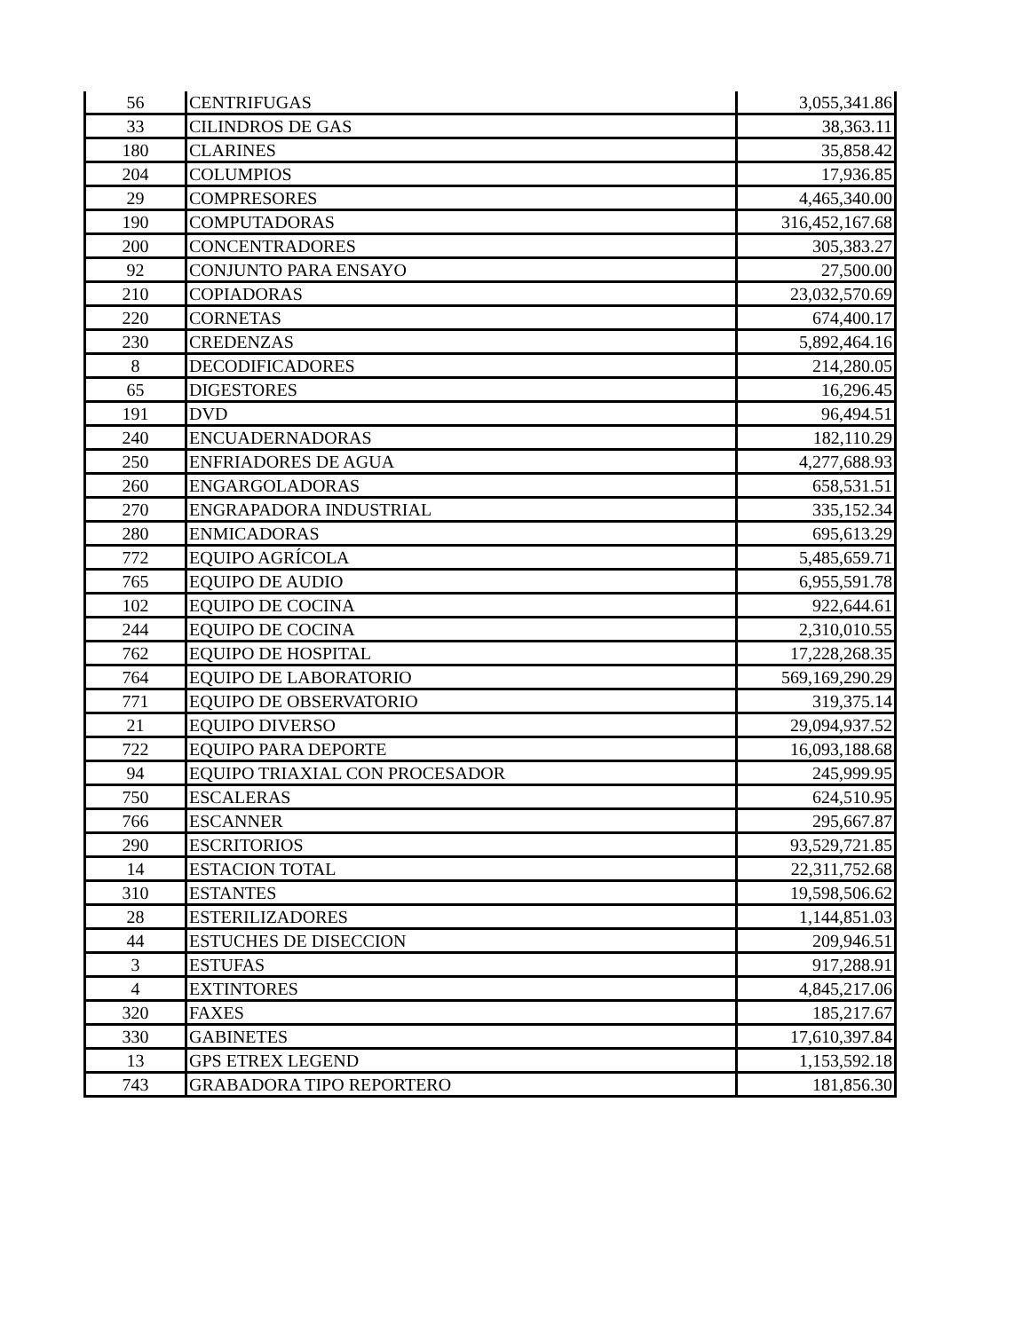| 56 | CENTRIFUGAS | 3,055,341.86 |
| 33 | CILINDROS DE GAS | 38,363.11 |
| 180 | CLARINES | 35,858.42 |
| 204 | COLUMPIOS | 17,936.85 |
| 29 | COMPRESORES | 4,465,340.00 |
| 190 | COMPUTADORAS | 316,452,167.68 |
| 200 | CONCENTRADORES | 305,383.27 |
| 92 | CONJUNTO PARA ENSAYO | 27,500.00 |
| 210 | COPIADORAS | 23,032,570.69 |
| 220 | CORNETAS | 674,400.17 |
| 230 | CREDENZAS | 5,892,464.16 |
| 8 | DECODIFICADORES | 214,280.05 |
| 65 | DIGESTORES | 16,296.45 |
| 191 | DVD | 96,494.51 |
| 240 | ENCUADERNADORAS | 182,110.29 |
| 250 | ENFRIADORES DE AGUA | 4,277,688.93 |
| 260 | ENGARGOLADORAS | 658,531.51 |
| 270 | ENGRAPADORA INDUSTRIAL | 335,152.34 |
| 280 | ENMICADORAS | 695,613.29 |
| 772 | EQUIPO AGRÍCOLA | 5,485,659.71 |
| 765 | EQUIPO DE AUDIO | 6,955,591.78 |
| 102 | EQUIPO DE COCINA | 922,644.61 |
| 244 | EQUIPO DE COCINA | 2,310,010.55 |
| 762 | EQUIPO DE HOSPITAL | 17,228,268.35 |
| 764 | EQUIPO DE LABORATORIO | 569,169,290.29 |
| 771 | EQUIPO DE OBSERVATORIO | 319,375.14 |
| 21 | EQUIPO DIVERSO | 29,094,937.52 |
| 722 | EQUIPO PARA DEPORTE | 16,093,188.68 |
| 94 | EQUIPO TRIAXIAL CON PROCESADOR | 245,999.95 |
| 750 | ESCALERAS | 624,510.95 |
| 766 | ESCANNER | 295,667.87 |
| 290 | ESCRITORIOS | 93,529,721.85 |
| 14 | ESTACION TOTAL | 22,311,752.68 |
| 310 | ESTANTES | 19,598,506.62 |
| 28 | ESTERILIZADORES | 1,144,851.03 |
| 44 | ESTUCHES DE DISECCION | 209,946.51 |
| 3 | ESTUFAS | 917,288.91 |
| 4 | EXTINTORES | 4,845,217.06 |
| 320 | FAXES | 185,217.67 |
| 330 | GABINETES | 17,610,397.84 |
| 13 | GPS ETREX LEGEND | 1,153,592.18 |
| 743 | GRABADORA TIPO REPORTERO | 181,856.30 |